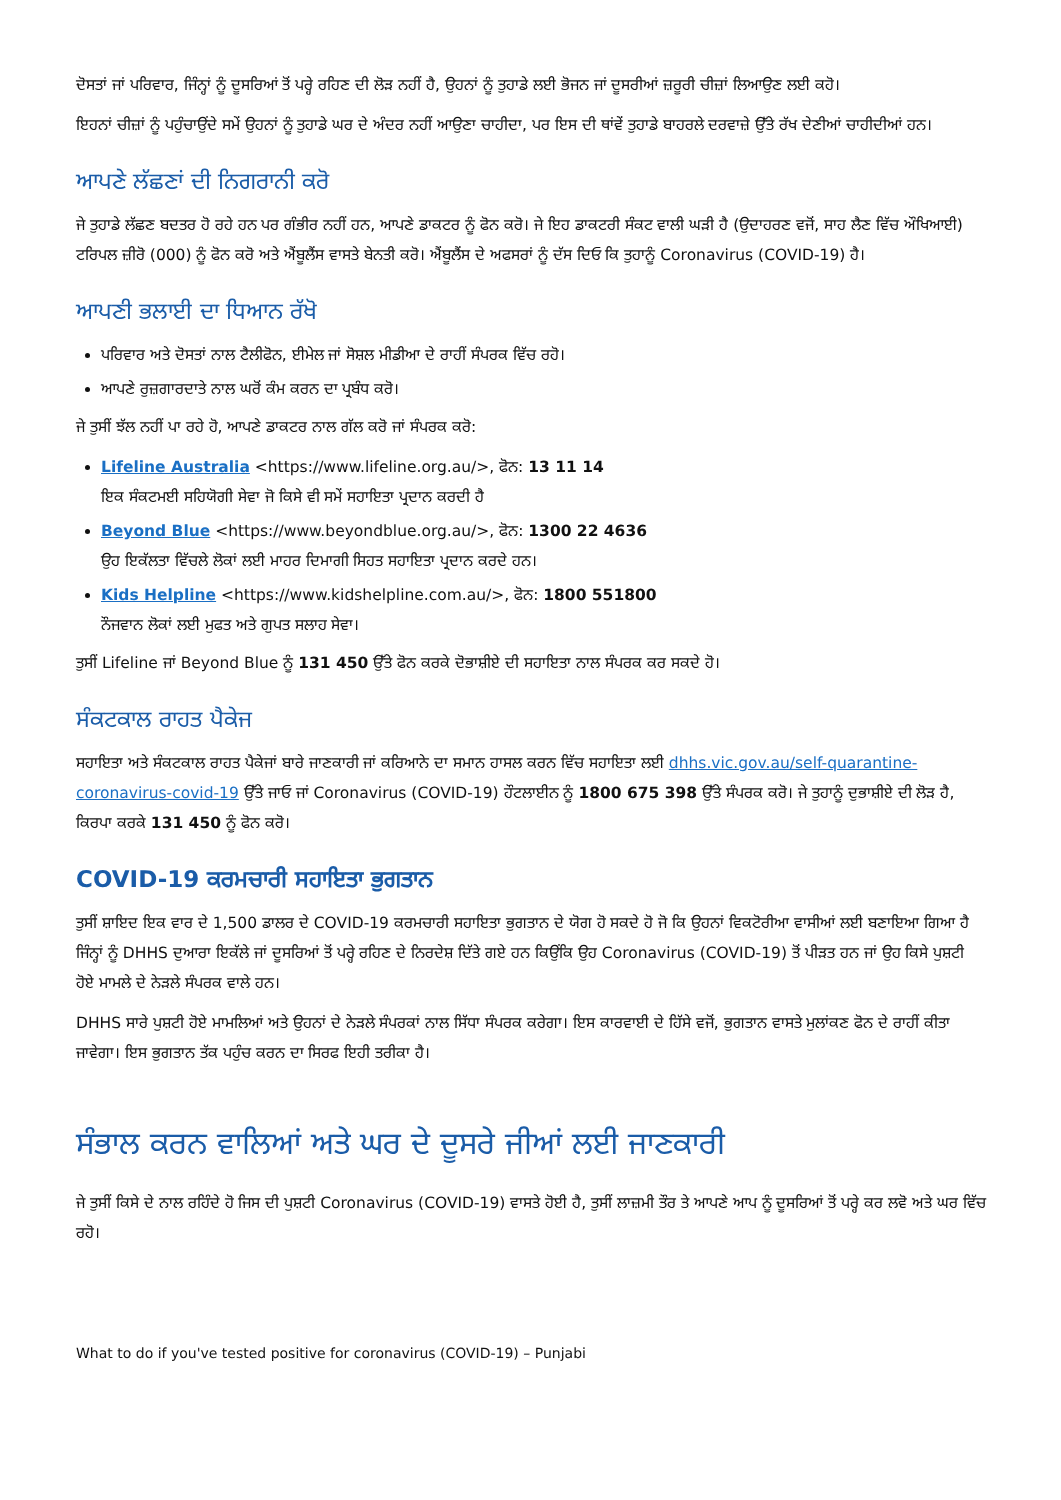ਦੋਸਤਾਂ ਜਾਂ ਪਰਿਵਾਰ, ਜਿੰਨ੍ਹਾਂ ਨੂੰ ਦੂਸਰਿਆਂ ਤੋਂ ਪਰ੍ਹੇ ਰਹਿਣ ਦੀ ਲੋੜ ਨਹੀਂ ਹੈ, ਉਹਨਾਂ ਨੂੰ ਤੁਹਾਡੇ ਲਈ ਭੋਜਨ ਜਾਂ ਦੂਸਰੀਆਂ ਜ਼ਰੂਰੀ ਚੀਜ਼ਾਂ ਲਿਆਉਣ ਲਈ ਕਹੋ।
ਇਹਨਾਂ ਚੀਜ਼ਾਂ ਨੂੰ ਪਹੁੰਚਾਉਂਦੇ ਸਮੇਂ ਉਹਨਾਂ ਨੂੰ ਤੁਹਾਡੇ ਘਰ ਦੇ ਅੰਦਰ ਨਹੀਂ ਆਉਣਾ ਚਾਹੀਦਾ, ਪਰ ਇਸ ਦੀ ਥਾਂਵੇਂ ਤੁਹਾਡੇ ਬਾਹਰਲੇ ਦਰਵਾਜ਼ੇ ਉੱਤੇ ਰੱਖ ਦੇਣੀਆਂ ਚਾਹੀਦੀਆਂ ਹਨ।
ਆਪਣੇ ਲੱਛਣਾਂ ਦੀ ਨਿਗਰਾਨੀ ਕਰੋ
ਜੇ ਤੁਹਾਡੇ ਲੱਛਣ ਬਦਤਰ ਹੋ ਰਹੇ ਹਨ ਪਰ ਗੰਭੀਰ ਨਹੀਂ ਹਨ, ਆਪਣੇ ਡਾਕਟਰ ਨੂੰ ਫੋਨ ਕਰੋ। ਜੇ ਇਹ ਡਾਕਟਰੀ ਸੰਕਟ ਵਾਲੀ ਘੜੀ ਹੈ (ਉਦਾਹਰਣ ਵਜੋਂ, ਸਾਹ ਲੈਣ ਵਿੱਚ ਔਖਿਆਈ) ਟਰਿਪਲ ਜ਼ੀਰੋ (000) ਨੂੰ ਫੋਨ ਕਰੋ ਅਤੇ ਐਂਬੂਲੈਂਸ ਵਾਸਤੇ ਬੇਨਤੀ ਕਰੋ। ਐਂਬੂਲੈਂਸ ਦੇ ਅਫਸਰਾਂ ਨੂੰ ਦੱਸ ਦਿਓ ਕਿ ਤੁਹਾਨੂੰ Coronavirus (COVID-19) ਹੈ।
ਆਪਣੀ ਭਲਾਈ ਦਾ ਧਿਆਨ ਰੱਖੋ
ਪਰਿਵਾਰ ਅਤੇ ਦੋਸਤਾਂ ਨਾਲ ਟੈਲੀਫੋਨ, ਈਮੇਲ ਜਾਂ ਸੋਸ਼ਲ ਮੀਡੀਆ ਦੇ ਰਾਹੀਂ ਸੰਪਰਕ ਵਿੱਚ ਰਹੋ।
ਆਪਣੇ ਰੁਜ਼ਗਾਰਦਾਤੇ ਨਾਲ ਘਰੋਂ ਕੰਮ ਕਰਨ ਦਾ ਪ੍ਰਬੰਧ ਕਰੋ।
ਜੇ ਤੁਸੀਂ ਝੱਲ ਨਹੀਂ ਪਾ ਰਹੇ ਹੋ, ਆਪਣੇ ਡਾਕਟਰ ਨਾਲ ਗੱਲ ਕਰੋ ਜਾਂ ਸੰਪਰਕ ਕਰੋ:
Lifeline Australia <https://www.lifeline.org.au/>, ਫੋਨ: 13 11 14
ਇਕ ਸੰਕਟਮਈ ਸਹਿਯੋਗੀ ਸੇਵਾ ਜੋ ਕਿਸੇ ਵੀ ਸਮੇਂ ਸਹਾਇਤਾ ਪ੍ਰਦਾਨ ਕਰਦੀ ਹੈ
Beyond Blue <https://www.beyondblue.org.au/>, ਫੋਨ: 1300 22 4636
ਉਹ ਇਕੱਲਤਾ ਵਿੱਚਲੇ ਲੋਕਾਂ ਲਈ ਮਾਹਰ ਦਿਮਾਗੀ ਸਿਹਤ ਸਹਾਇਤਾ ਪ੍ਰਦਾਨ ਕਰਦੇ ਹਨ।
Kids Helpline <https://www.kidshelpline.com.au/>, ਫੋਨ: 1800 551800
ਨੌਜਵਾਨ ਲੋਕਾਂ ਲਈ ਮੁਫਤ ਅਤੇ ਗੁਪਤ ਸਲਾਹ ਸੇਵਾ।
ਤੁਸੀਂ Lifeline ਜਾਂ Beyond Blue ਨੂੰ 131 450 ਉੱਤੇ ਫੋਨ ਕਰਕੇ ਦੋਭਾਸ਼ੀਏ ਦੀ ਸਹਾਇਤਾ ਨਾਲ ਸੰਪਰਕ ਕਰ ਸਕਦੇ ਹੋ।
ਸੰਕਟਕਾਲ ਰਾਹਤ ਪੈਕੇਜ
ਸਹਾਇਤਾ ਅਤੇ ਸੰਕਟਕਾਲ ਰਾਹਤ ਪੈਕੇਜਾਂ ਬਾਰੇ ਜਾਣਕਾਰੀ ਜਾਂ ਕਰਿਆਨੇ ਦਾ ਸਮਾਨ ਹਾਸਲ ਕਰਨ ਵਿੱਚ ਸਹਾਇਤਾ ਲਈ dhhs.vic.gov.au/self-quarantine-coronavirus-covid-19 ਉੱਤੇ ਜਾਓ ਜਾਂ Coronavirus (COVID-19) ਹੌਟਲਾਈਨ ਨੂੰ 1800 675 398 ਉੱਤੇ ਸੰਪਰਕ ਕਰੋ। ਜੇ ਤੁਹਾਨੂੰ ਦੁਭਾਸ਼ੀਏ ਦੀ ਲੋੜ ਹੈ, ਕਿਰਪਾ ਕਰਕੇ 131 450 ਨੂੰ ਫੋਨ ਕਰੋ।
COVID-19 ਕਰਮਚਾਰੀ ਸਹਾਇਤਾ ਭੁਗਤਾਨ
ਤੁਸੀਂ ਸ਼ਾਇਦ ਇਕ ਵਾਰ ਦੇ 1,500 ਡਾਲਰ ਦੇ COVID-19 ਕਰਮਚਾਰੀ ਸਹਾਇਤਾ ਭੁਗਤਾਨ ਦੇ ਯੋਗ ਹੋ ਸਕਦੇ ਹੋ ਜੋ ਕਿ ਉਹਨਾਂ ਵਿਕਟੋਰੀਆ ਵਾਸੀਆਂ ਲਈ ਬਣਾਇਆ ਗਿਆ ਹੈ ਜਿੰਨ੍ਹਾਂ ਨੂੰ DHHS ਦੁਆਰਾ ਇਕੱਲੇ ਜਾਂ ਦੂਸਰਿਆਂ ਤੋਂ ਪਰ੍ਹੇ ਰਹਿਣ ਦੇ ਨਿਰਦੇਸ਼ ਦਿੱਤੇ ਗਏ ਹਨ ਕਿਉਂਕਿ ਉਹ Coronavirus (COVID-19) ਤੋਂ ਪੀੜਤ ਹਨ ਜਾਂ ਉਹ ਕਿਸੇ ਪੁਸ਼ਟੀ ਹੋਏ ਮਾਮਲੇ ਦੇ ਨੇੜਲੇ ਸੰਪਰਕ ਵਾਲੇ ਹਨ।
DHHS ਸਾਰੇ ਪੁਸ਼ਟੀ ਹੋਏ ਮਾਮਲਿਆਂ ਅਤੇ ਉਹਨਾਂ ਦੇ ਨੇੜਲੇ ਸੰਪਰਕਾਂ ਨਾਲ ਸਿੱਧਾ ਸੰਪਰਕ ਕਰੇਗਾ। ਇਸ ਕਾਰਵਾਈ ਦੇ ਹਿੱਸੇ ਵਜੋਂ, ਭੁਗਤਾਨ ਵਾਸਤੇ ਮੁਲਾਂਕਣ ਫੋਨ ਦੇ ਰਾਹੀਂ ਕੀਤਾ ਜਾਵੇਗਾ। ਇਸ ਭੁਗਤਾਨ ਤੱਕ ਪਹੁੰਚ ਕਰਨ ਦਾ ਸਿਰਫ ਇਹੀ ਤਰੀਕਾ ਹੈ।
ਸੰਭਾਲ ਕਰਨ ਵਾਲਿਆਂ ਅਤੇ ਘਰ ਦੇ ਦੂਸਰੇ ਜੀਆਂ ਲਈ ਜਾਣਕਾਰੀ
ਜੇ ਤੁਸੀਂ ਕਿਸੇ ਦੇ ਨਾਲ ਰਹਿੰਦੇ ਹੋ ਜਿਸ ਦੀ ਪੁਸ਼ਟੀ Coronavirus (COVID-19) ਵਾਸਤੇ ਹੋਈ ਹੈ, ਤੁਸੀਂ ਲਾਜ਼ਮੀ ਤੌਰ ਤੇ ਆਪਣੇ ਆਪ ਨੂੰ ਦੂਸਰਿਆਂ ਤੋਂ ਪਰ੍ਹੇ ਕਰ ਲਵੋ ਅਤੇ ਘਰ ਵਿੱਚ ਰਹੋ।
What to do if you've tested positive for coronavirus (COVID-19) – Punjabi